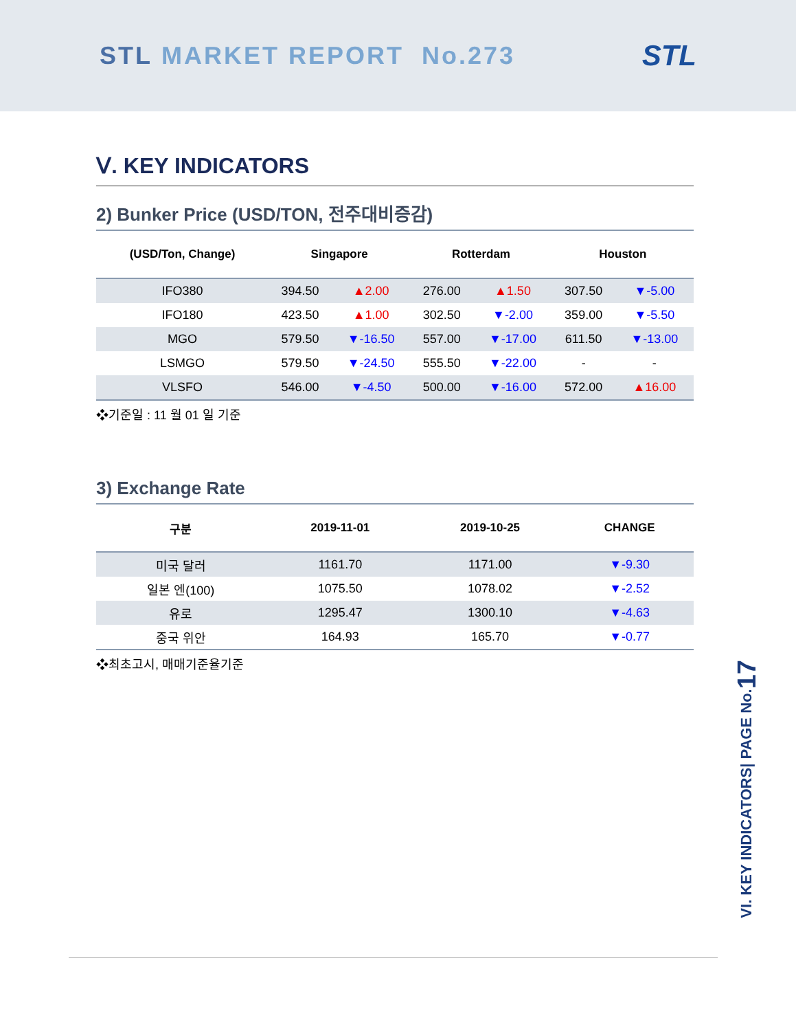STL MARKET REPORT No.273
STL
Ⅴ. KEY INDICATORS
2) Bunker Price (USD/TON, 전주대비증감)
| (USD/Ton, Change) | Singapore | | Rotterdam | | Houston | |
| --- | --- | --- | --- | --- | --- | --- |
| IFO380 | 394.50 | ▲2.00 | 276.00 | ▲1.50 | 307.50 | ▼-5.00 |
| IFO180 | 423.50 | ▲1.00 | 302.50 | ▼-2.00 | 359.00 | ▼-5.50 |
| MGO | 579.50 | ▼-16.50 | 557.00 | ▼-17.00 | 611.50 | ▼-13.00 |
| LSMGO | 579.50 | ▼-24.50 | 555.50 | ▼-22.00 | - | - |
| VLSFO | 546.00 | ▼-4.50 | 500.00 | ▼-16.00 | 572.00 | ▲16.00 |
❖기준일 : 11 월 01 일 기준
3) Exchange Rate
| 구분 | 2019-11-01 | 2019-10-25 | CHANGE |
| --- | --- | --- | --- |
| 미국 달러 | 1161.70 | 1171.00 | ▼-9.30 |
| 일본 엔(100) | 1075.50 | 1078.02 | ▼-2.52 |
| 유로 | 1295.47 | 1300.10 | ▼-4.63 |
| 중국 위안 | 164.93 | 165.70 | ▼-0.77 |
❖최초고시, 매매기준율기준
VI. KEY INDICATORS| PAGE No.17